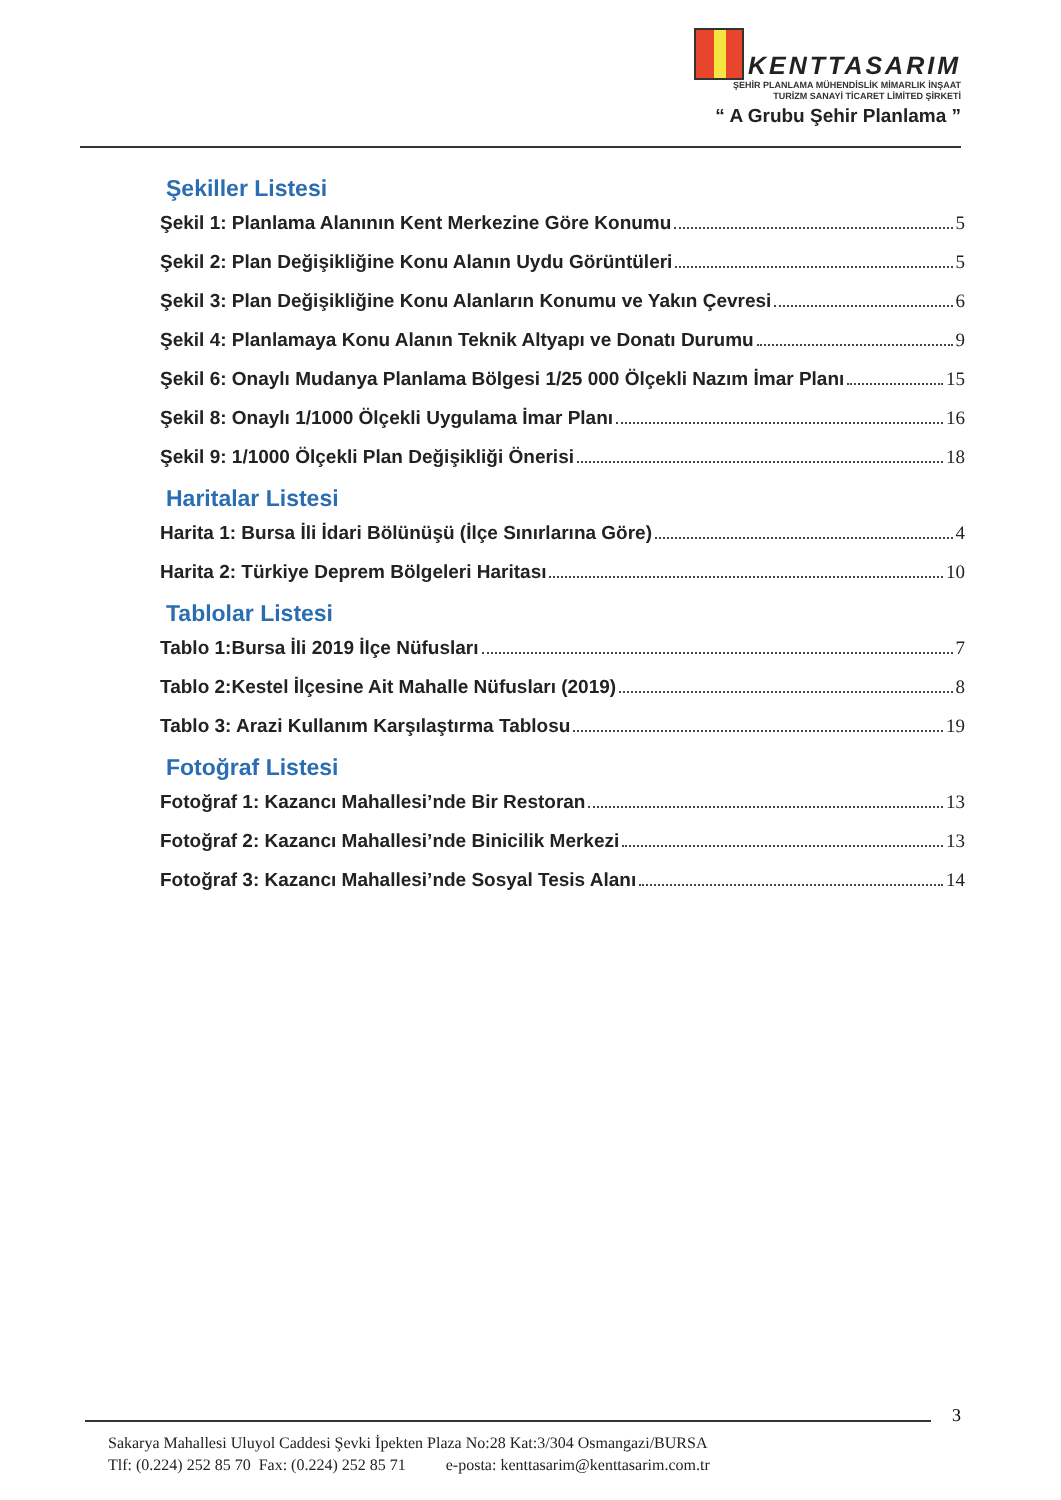KENTTASARIM
ŞEHİR PLANLAMA MÜHENDİSLİK MİMARLIK İNŞAAT
TURİZM SANAYİ TİCARET LİMİTED ŞİRKETİ
“ A Grubu Şehir Planlama ”
Şekiller Listesi
Şekil 1: Planlama Alanının Kent Merkezine Göre Konumu 5
Şekil 2: Plan Değişikliğine Konu Alanın Uydu Görüntüleri 5
Şekil 3: Plan Değişikliğine Konu Alanların Konumu ve Yakın Çevresi 6
Şekil 4: Planlamaya Konu Alanın Teknik Altyapı ve Donatı Durumu 9
Şekil 6: Onaylı Mudanya Planlama Bölgesi 1/25 000 Ölçekli Nazım İmar Planı 15
Şekil 8: Onaylı 1/1000 Ölçekli Uygulama İmar Planı 16
Şekil 9: 1/1000 Ölçekli Plan Değişikliği Önerisi 18
Haritalar Listesi
Harita 1: Bursa İli İdari Bölünüşü (İlçe Sınırlarına Göre) 4
Harita 2: Türkiye Deprem Bölgeleri Haritası 10
Tablolar Listesi
Tablo 1:Bursa İli 2019 İlçe Nüfusları 7
Tablo 2:Kestel İlçesine Ait Mahalle Nüfusları (2019) 8
Tablo 3: Arazi Kullanım Karşılaştırma Tablosu 19
Fotoğraf Listesi
Fotoğraf 1: Kazancı Mahallesi’nde Bir Restoran 13
Fotoğraf 2: Kazancı Mahallesi’nde Binicilik Merkezi 13
Fotoğraf 3: Kazancı Mahallesi’nde Sosyal Tesis Alanı 14
3
Sakarya Mahallesi Uluyol Caddesi Şevki İpekten Plaza No:28 Kat:3/304 Osmangazi/BURSA
Tlf: (0.224) 252 85 70 Fax: (0.224) 252 85 71 e-posta: kenttasarim@kenttasarim.com.tr